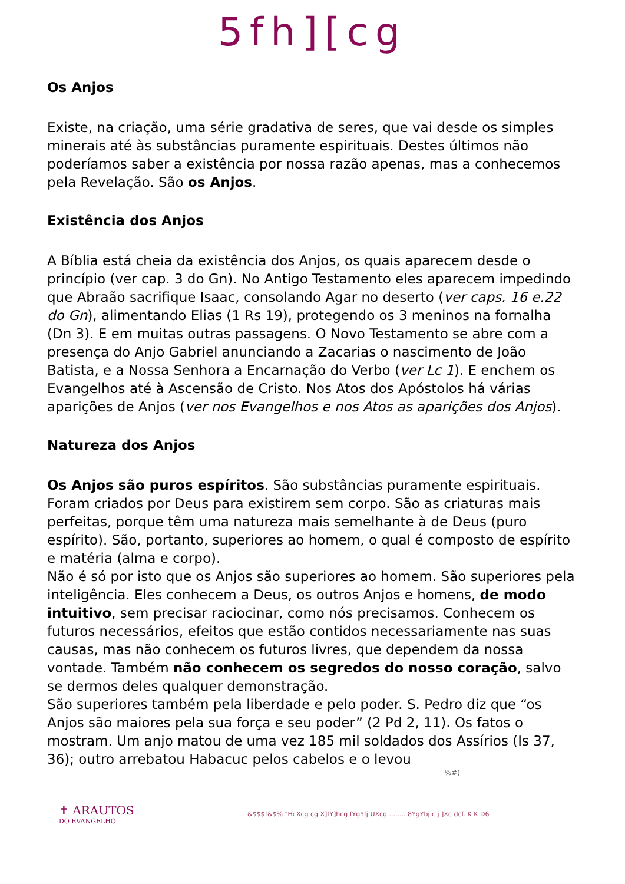5fh][cg
Os Anjos
Existe, na criação, uma série gradativa de seres, que vai desde os simples minerais até às substâncias puramente espirituais. Destes últimos não poderíamos saber a existência por nossa razão apenas, mas a conhecemos pela Revelação. São os Anjos.
Existência dos Anjos
A Bíblia está cheia da existência dos Anjos, os quais aparecem desde o princípio (ver cap. 3 do Gn). No Antigo Testamento eles aparecem impedindo que Abraão sacrifique Isaac, consolando Agar no deserto (ver caps. 16 e.22 do Gn), alimentando Elias (1 Rs 19), protegendo os 3 meninos na fornalha (Dn 3). E em muitas outras passagens. O Novo Testamento se abre com a presença do Anjo Gabriel anunciando a Zacarias o nascimento de João Batista, e a Nossa Senhora a Encarnação do Verbo (ver Lc 1). E enchem os Evangelhos até à Ascensão de Cristo. Nos Atos dos Apóstolos há várias aparições de Anjos (ver nos Evangelhos e nos Atos as aparições dos Anjos).
Natureza dos Anjos
Os Anjos são puros espíritos. São substâncias puramente espirituais. Foram criados por Deus para existirem sem corpo. São as criaturas mais perfeitas, porque têm uma natureza mais semelhante à de Deus (puro espírito). São, portanto, superiores ao homem, o qual é composto de espírito e matéria (alma e corpo).
Não é só por isto que os Anjos são superiores ao homem. São superiores pela inteligência. Eles conhecem a Deus, os outros Anjos e homens, de modo intuitivo, sem precisar raciocinar, como nós precisamos. Conhecem os futuros necessários, efeitos que estão contidos necessariamente nas suas causas, mas não conhecem os futuros livres, que dependem da nossa vontade. Também não conhecem os segredos do nosso coração, salvo se dermos deles qualquer demonstração.
São superiores também pela liberdade e pelo poder. S. Pedro diz que “os Anjos são maiores pela sua força e seu poder” (2 Pd 2, 11). Os fatos o mostram. Um anjo matou de uma vez 185 mil soldados dos Assírios (Is 37, 36); outro arrebatou Habacuc pelos cabelos e o levou
%#)
✝ ARAUTOS
DO EVANGELHO
&$$$!&$% "HcXcg cg X]fY]hcg fYgYfj UXcg ........ 8YgYbj c j ]Xc dcf. K K D6